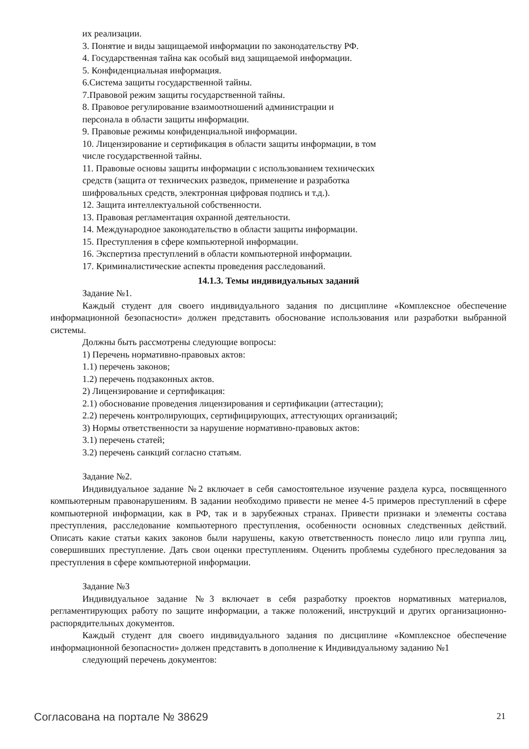их реализации.
3. Понятие и виды защищаемой информации по законодательству РФ.
4. Государственная тайна как особый вид защищаемой информации.
5. Конфиденциальная информация.
6.Система защиты государственной тайны.
7.Правовой режим защиты государственной тайны.
8. Правовое регулирование взаимоотношений администрации и
персонала в области защиты информации.
9. Правовые режимы конфиденциальной информации.
10. Лицензирование и сертификация в области защиты информации, в том
числе государственной тайны.
11. Правовые основы защиты информации с использованием технических
средств (защита от технических разведок, применение и разработка
шифровальных средств, электронная цифровая подпись и т.д.).
12. Защита интеллектуальной собственности.
13. Правовая регламентация охранной деятельности.
14. Международное законодательство в области защиты информации.
15. Преступления в сфере компьютерной информации.
16. Экспертиза преступлений в области компьютерной информации.
17. Криминалистические аспекты проведения расследований.
14.1.3. Темы индивидуальных заданий
Задание №1.
Каждый студент для своего индивидуального задания по дисциплине «Комплексное обеспечение информационной безопасности» должен представить обоснование использования или разработки выбранной системы.
Должны быть рассмотрены следующие вопросы:
1) Перечень нормативно-правовых актов:
1.1) перечень законов;
1.2) перечень подзаконных актов.
2) Лицензирование и сертификация:
2.1) обоснование проведения лицензирования и сертификации (аттестации);
2.2) перечень контролирующих, сертифицирующих, аттестующих организаций;
3) Нормы ответственности за нарушение нормативно-правовых актов:
3.1) перечень статей;
3.2) перечень санкций согласно статьям.
Задание №2.
Индивидуальное задание №2 включает в себя самостоятельное изучение раздела курса, посвященного компьютерным правонарушениям. В задании необходимо привести не менее 4-5 примеров преступлений в сфере компьютерной информации, как в РФ, так и в зарубежных странах. Привести признаки и элементы состава преступления, расследование компьютерного преступления, особенности основных следственных действий. Описать какие статьи каких законов были нарушены, какую ответственность понесло лицо или группа лиц, совершивших преступление. Дать свои оценки преступлениям. Оценить проблемы судебного преследования за преступления в сфере компьютерной информации.
Задание №3
Индивидуальное задание №3 включает в себя разработку проектов нормативных материалов, регламентирующих работу по защите информации, а также положений, инструкций и других организационно-распорядительных документов.
Каждый студент для своего индивидуального задания по дисциплине «Комплексное обеспечение информационной безопасности» должен представить в дополнение к Индивидуальному заданию №1
следующий перечень документов:
Согласована на портале № 38629 21